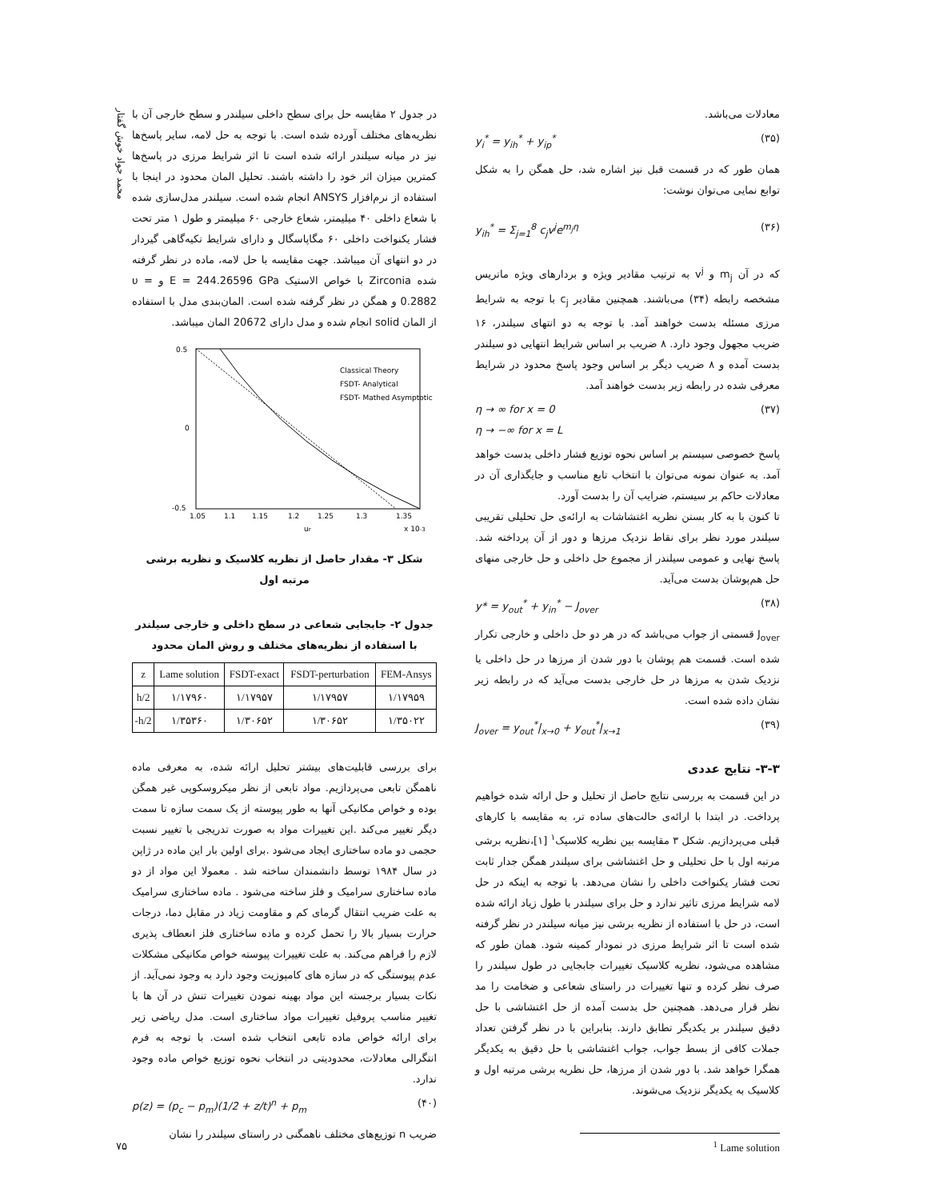محمد جواد خوش گفتار
معادلات می‌باشد.
y<sub>i</sub><sup>*</sup> = y<sub>ih</sub><sup>*</sup> + y<sub>ip</sub><sup>*</sup> (۳۵)
همان طور که در قسمت قبل نیز اشاره شد، حل همگن را به شکل توابع نمایی می‌توان نوشت:
y<sub>ih</sub><sup>*</sup> = Σ<sub>j=1</sub><sup>8</sup> c<sub>j</sub>v<sup>j</sup>e<sup>m<sub>j</sub>η</sup> (۳۶)
که در آن m<sub>j</sub> و v<sup>j</sup> به ترتیب مقادیر ویژه و بردارهای ویژه ماتریس مشخصه رابطه (۳۴) می‌باشند. همچنین مقادیر c<sub>j</sub> با توجه به شرایط مرزی مسئله بدست خواهند آمد. با توجه به دو انتهای سیلندر، ۱۶ ضریب مجهول وجود دارد. ۸ ضریب بر اساس شرایط انتهایی دو سیلندر بدست آمده و ۸ ضریب دیگر بر اساس وجود پاسخ محدود در شرایط معرفی شده در رابطه زیر بدست خواهند آمد.
η → ∞ for x = 0
η → −∞ for x = L (۳۷)
پاسخ خصوصی سیستم بر اساس نحوه توزیع فشار داخلی بدست خواهد آمد. به عنوان نمونه می‌توان با انتخاب تابع مناسب و جایگذاری آن در معادلات حاکم بر سیستم، ضرایب آن را بدست آورد.
تا کنون با به کار بستن نظریه اغتشاشات به ارائه‌ی حل تحلیلی تقریبی سیلندر مورد نظر برای نقاط نزدیک مرزها و دور از آن پرداخته شد. پاسخ نهایی و عمومی سیلندر از مجموع حل داخلی و حل خارجی منهای حل هم‌پوشان بدست می‌آید.
y* = y<sub>out</sub><sup>*</sup> + y<sub>in</sub><sup>*</sup> − J<sub>over</sub> (۳۸)
J<sub>over</sub> قسمتی از جواب می‌باشد که در هر دو حل داخلی و خارجی تکرار شده است. قسمت هم پوشان با دور شدن از مرزها در حل داخلی یا نزدیک شدن به مرزها در حل خارجی بدست می‌آید که در رابطه زیر نشان داده شده است.
J<sub>over</sub> = y<sub>out</sub><sup>*</sup>|<sub>x→0</sub> + y<sub>out</sub><sup>*</sup>|<sub>x→1</sub> (۳۹)
۳-۳- نتایج عددی
در این قسمت به بررسی نتایج حاصل از تحلیل و حل ارائه شده خواهیم پرداخت. در ابتدا با ارائه‌ی حالت‌های ساده تر، به مقایسه با کارهای قبلی می‌پردازیم. شکل ۳ مقایسه بین نظریه کلاسیک<sup>۱</sup> [۱]،نظریه برشی مرتبه اول با حل تحلیلی و حل اغتشاشی برای سیلندر همگن جدار ثابت تحت فشار یکنواخت داخلی را نشان می‌دهد. با توجه به اینکه در حل لامه شرایط مرزی تاثیر ندارد و حل برای سیلندر با طول زیاد ارائه شده است، در حل با استفاده از نظریه برشی نیز میانه سیلندر در نظر گرفته شده است تا اثر شرایط مرزی در نمودار کمینه شود. همان طور که مشاهده می‌شود، نظریه کلاسیک تغییرات جابجایی در طول سیلندر را صرف نظر کرده و تنها تغییرات در راستای شعاعی و ضخامت را مد نظر قرار می‌دهد. همچنین حل بدست آمده از حل اغتشاشی با حل دقیق سیلندر بر یکدیگر تطابق دارند. بنابراین با در نظر گرفتن تعداد جملات کافی از بسط جواب، جواب اغتشاشی با حل دقیق به یکدیگر همگرا خواهد شد. با دور شدن از مرزها، حل نظریه برشی مرتبه اول و کلاسیک به یکدیگر نزدیک می‌شوند.
<sup>1</sup> Lame solution
در جدول ۲ مقایسه حل برای سطح داخلی سیلندر و سطح خارجی آن با نظریه‌های مختلف آورده شده است. با توجه به حل لامه، سایر پاسخ‌ها نیز در میانه سیلندر ارائه شده است تا اثر شرایط مرزی در پاسخ‌ها کمترین میزان اثر خود را داشته باشند. تحلیل المان محدود در اینجا با استفاده از نرم‌افزار ANSYS انجام شده است. سیلندر مدل‌سازی شده با شعاع داخلی ۴۰ میلیمتر، شعاع خارجی ۶۰ میلیمتر و طول ۱ متر تحت فشار یکنواخت داخلی ۶۰ مگاپاسگال و دارای شرایط تکیه‌گاهی گیردار در دو انتهای آن میباشد. جهت مقایسه با حل لامه، ماده در نظر گرفته شده Zirconia با خواص الاستیک E = 244.26596 GPa و υ = 0.2882 و همگن در نظر گرفته شده است. المان‌بندی مدل با استفاده از المان solid انجام شده و مدل دارای 20672 المان میباشد.
Classical Theory
FSDT- Analytical
FSDT- Mathed Asymptotic
0.5
0
-0.5
1.05
1.1
1.15
1.2
1.25
1.3
1.35
ur
x 10-3
شکل ۳- مقدار حاصل از نظریه کلاسیک و نظریه برشی مرتبه اول
جدول ۲- جابجایی شعاعی در سطح داخلی و خارجی سیلندر با استفاده از نظریه‌های مختلف و روش المان محدود
| z | Lame solution | FSDT-exact | FSDT-perturbation | FEM-Ansys |
| --- | --- | --- | --- | --- |
| h/2 | ۱/۱۷۹۶۰ | ۱/۱۷۹۵۷ | ۱/۱۷۹۵۷ | ۱/۱۷۹۵۹ |
| -h/2 | ۱/۳۵۳۶۰ | ۱/۳۰۶۵۲ | ۱/۳۰۶۵۲ | ۱/۳۵۰۲۲ |
برای بررسی قابلیت‌های بیشتر تحلیل ارائه شده، به معرفی ماده ناهمگن تابعی می‌پردازیم. مواد تابعی از نظر میکروسکوپی غیر همگن بوده و خواص مکانیکی آنها به طور پیوسته از یک سمت سازه تا سمت دیگر تغییر می‌کند .این تغییرات مواد به صورت تدریجی با تغییر نسبت حجمی دو ماده ساختاری ایجاد می‌شود .برای اولین بار این ماده در ژاپن در سال ۱۹۸۴ توسط دانشمندان ساخته شد . معمولا این مواد از دو ماده ساختاری سرامیک و فلز ساخته می‌شود . ماده ساختاری سرامیک به علت ضریب انتقال گرمای کم و مقاومت زیاد در مقابل دما، درجات حرارت بسیار بالا را تحمل کرده و ماده ساختاری فلز انعطاف پذیری لازم را فراهم می‌کند. به علت تغییرات پیوسته خواص مکانیکی مشکلات عدم پیوستگی که در سازه های کامپوزیت وجود دارد به وجود نمی‌آید. از نکات بسیار برجسته این مواد بهینه نمودن تغییرات تنش در آن ها با تغییر مناسب پروفیل تغییرات مواد ساختاری است. مدل ریاضی زیر برای ارائه خواص ماده تابعی انتخاب شده است. با توجه به فرم انتگرالی معادلات، محدودیتی در انتخاب نحوه توزیع خواص ماده وجود ندارد.
p(z) = (p<sub>c</sub> − p<sub>m</sub>)(1/2 + z/t)<sup>n</sup> + p<sub>m</sub> (۴۰)
ضریب n توزیع‌های مختلف ناهمگنی در راستای سیلندر را نشان
۷۵